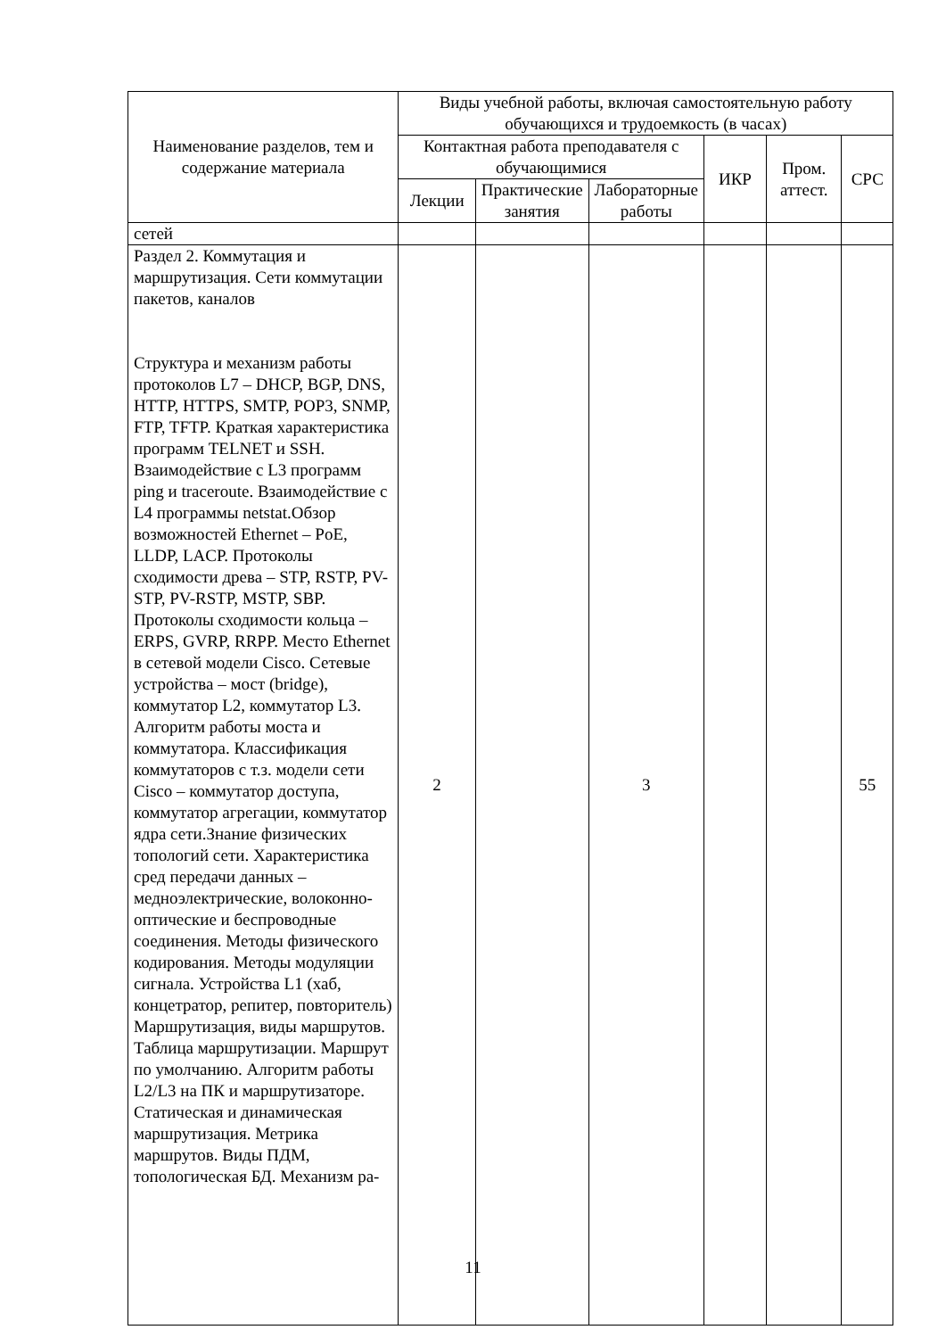| Наименование разделов, тем и содержание материала | Виды учебной работы, включая самостоятельную работу обучающихся и трудоемкость (в часах) | | | | | |
| --- | --- | --- | --- | --- | --- | --- |
| | Контактная работа преподавателя с обучающимися | | | ИКР | Пром. аттест. | СРС |
| | Лекции | Практические занятия | Лабораторные работы | | | |
| сетей | | | | | | |
| Раздел 2. Коммутация и маршрутизация. Сети коммутации пакетов, каналов Структура и механизм работы протоколов L7 – DHCP, BGP, DNS, HTTP, HTTPS, SMTP, POP3, SNMP, FTP, TFTP. Краткая характеристика программ TELNET и SSH. Взаимодействие с L3 программ ping и traceroute. Взаимодействие с L4 программы netstat.Обзор возможностей Ethernet – PoE, LLDP, LACP. Протоколы сходимости древа – STP, RSTP, PV-STP, PV-RSTP, MSTP, SBP. Протоколы сходимости кольца – ERPS, GVRP, RRPP. Место Ethernet в сетевой модели Cisco. Сетевые устройства – мост (bridge), коммутатор L2, коммутатор L3. Алгоритм работы моста и коммутатора. Классификация коммутаторов с т.з. модели сети Cisco – коммутатор доступа, коммутатор агрегации, коммутатор ядра сети.Знание физических топологий сети. Характеристика сред передачи данных – медноэлектрические, волоконно-оптические и беспроводные соединения. Методы физического кодирования. Методы модуляции сигнала. Устройства L1 (хаб, концетратор, репитер, повторитель) Маршрутизация, виды маршрутов. Таблица маршрутизации. Маршрут по умолчанию. Алгоритм работы L2/L3 на ПК и маршрутизаторе. Статическая и динамическая маршрутизация. Метрика маршрутов. Виды ПДМ, топологическая БД. Механизм ра- | 2 | | 3 | | | 55 |
11